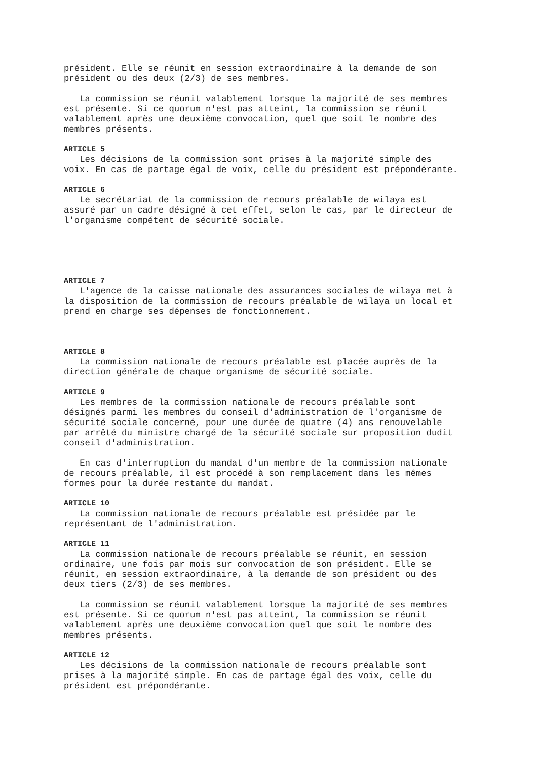président. Elle se réunit en session extraordinaire à la demande de son président ou des deux (2/3) de ses membres.
La commission se réunit valablement lorsque la majorité de ses membres est présente. Si ce quorum n'est pas atteint, la commission se réunit valablement après une deuxième convocation, quel que soit le nombre des membres présents.
ARTICLE 5
Les décisions de la commission sont prises à la majorité simple des voix. En cas de partage égal de voix, celle du président est prépondérante.
ARTICLE 6
Le secrétariat de la commission de recours préalable de wilaya est assuré par un cadre désigné à cet effet, selon le cas, par le directeur de l'organisme compétent de sécurité sociale.
ARTICLE 7
L'agence de la caisse nationale des assurances sociales de wilaya met à la disposition de la commission de recours préalable de wilaya un local et prend en charge ses dépenses de fonctionnement.
ARTICLE 8
La commission nationale de recours préalable est placée auprès de la direction générale de chaque organisme de sécurité sociale.
ARTICLE 9
Les membres de la commission nationale de recours préalable sont désignés parmi les membres du conseil d'administration de l'organisme de sécurité sociale concerné, pour une durée de quatre (4) ans renouvelable par arrêté du ministre chargé de la sécurité sociale sur proposition dudit conseil d'administration.
En cas d'interruption du mandat d'un membre de la commission nationale de recours préalable, il est procédé à son remplacement dans les mêmes formes pour la durée restante du mandat.
ARTICLE 10
La commission nationale de recours préalable est présidée par le représentant de l'administration.
ARTICLE 11
La commission nationale de recours préalable se réunit, en session ordinaire, une fois par mois sur convocation de son président. Elle se réunit, en session extraordinaire, à la demande de son président ou des deux tiers (2/3) de ses membres.
La commission se réunit valablement lorsque la majorité de ses membres est présente. Si ce quorum n'est pas atteint, la commission se réunit valablement après une deuxième convocation quel que soit le nombre des membres présents.
ARTICLE 12
Les décisions de la commission nationale de recours préalable sont prises à la majorité simple. En cas de partage égal des voix, celle du président est prépondérante.